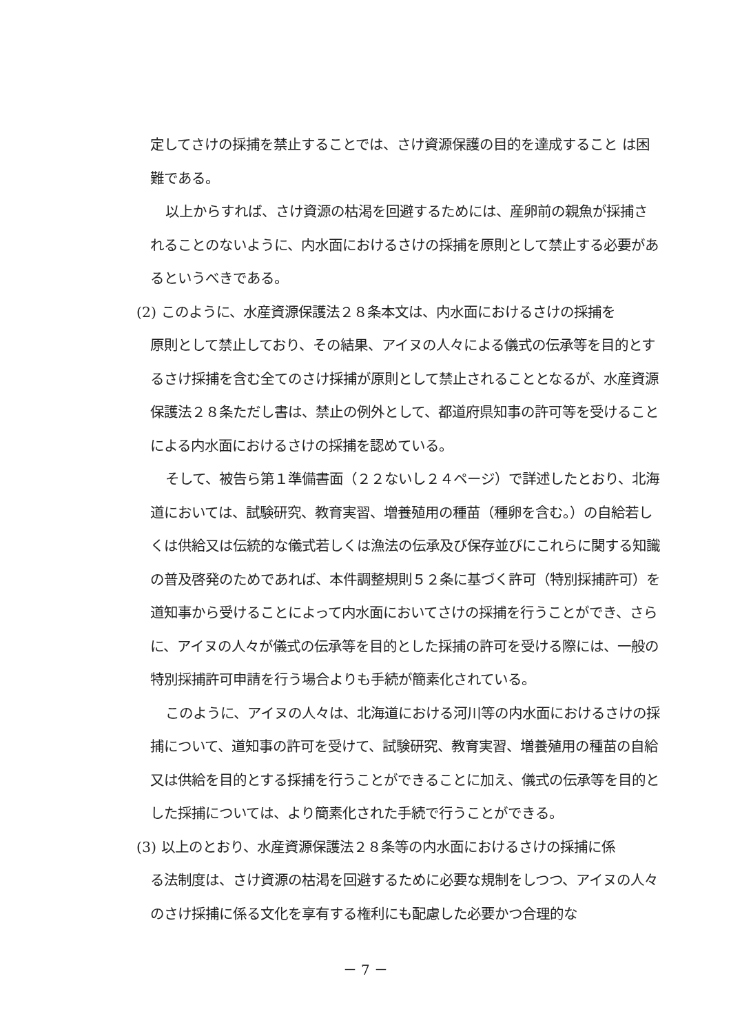定してさけの採捕を禁止することでは、さけ資源保護の目的を達成すること は困難である。
以上からすれば、さけ資源の枯渇を回避するためには、産卵前の親魚が採捕されることのないように、内水面におけるさけの採捕を原則として禁止する必要があるというべきである。
(2) このように、水産資源保護法２８条本文は、内水面におけるさけの採捕を
原則として禁止しており、その結果、アイヌの人々による儀式の伝承等を目的とするさけ採捕を含む全てのさけ採捕が原則として禁止されることとなるが、水産資源保護法２８条ただし書は、禁止の例外として、都道府県知事の許可等を受けることによる内水面におけるさけの採捕を認めている。
そして、被告ら第１準備書面（２２ないし２４ページ）で詳述したとおり、北海道においては、試験研究、教育実習、増養殖用の種苗（種卵を含む。）の自給若しくは供給又は伝統的な儀式若しくは漁法の伝承及び保存並びにこれらに関する知識の普及啓発のためであれば、本件調整規則５２条に基づく許可（特別採捕許可）を道知事から受けることによって内水面においてさけの採捕を行うことができ、さらに、アイヌの人々が儀式の伝承等を目的とした採捕の許可を受ける際には、一般の特別採捕許可申請を行う場合よりも手続が簡素化されている。
このように、アイヌの人々は、北海道における河川等の内水面におけるさけの採捕について、道知事の許可を受けて、試験研究、教育実習、増養殖用の種苗の自給又は供給を目的とする採捕を行うことができることに加え、儀式の伝承等を目的とした採捕については、より簡素化された手続で行うことができる。
(3) 以上のとおり、水産資源保護法２８条等の内水面におけるさけの採捕に係
る法制度は、さけ資源の枯渇を回避するために必要な規制をしつつ、アイヌの人々のさけ採捕に係る文化を享有する権利にも配慮した必要かつ合理的な
－ 7 －